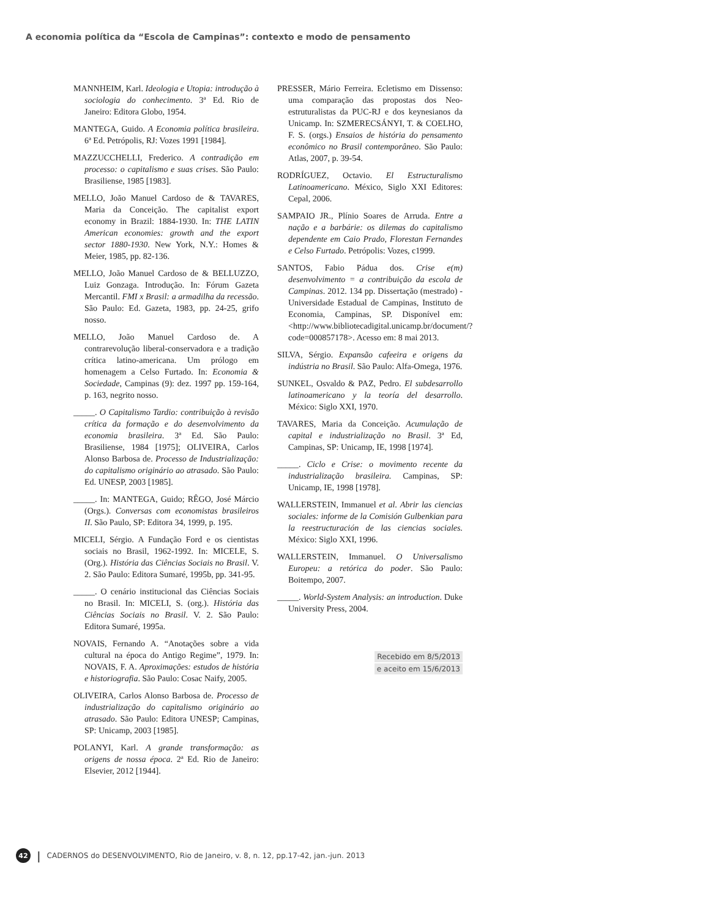A economia política da “Escola de Campinas”: contexto e modo de pensamento
MANNHEIM, Karl. Ideologia e Utopia: introdução à sociologia do conhecimento. 3ª Ed. Rio de Janeiro: Editora Globo, 1954.
MANTEGA, Guido. A Economia política brasileira. 6ª Ed. Petrópolis, RJ: Vozes 1991 [1984].
MAZZUCCHELLI, Frederico. A contradição em processo: o capitalismo e suas crises. São Paulo: Brasiliense, 1985 [1983].
MELLO, João Manuel Cardoso de & TAVARES, Maria da Conceição. The capitalist export economy in Brazil: 1884-1930. In: THE LATIN American economies: growth and the export sector 1880-1930. New York, N.Y.: Homes & Meier, 1985, pp. 82-136.
MELLO, João Manuel Cardoso de & BELLUZZO, Luiz Gonzaga. Introdução. In: Fórum Gazeta Mercantil. FMI x Brasil: a armadilha da recessão. São Paulo: Ed. Gazeta, 1983, pp. 24-25, grifo nosso.
MELLO, João Manuel Cardoso de. A contrarevolução liberal-conservadora e a tradição crítica latino-americana. Um prólogo em homenagem a Celso Furtado. In: Economia & Sociedade, Campinas (9): dez. 1997 pp. 159-164, p. 163, negrito nosso.
_____. O Capitalismo Tardio: contribuição à revisão crítica da formação e do desenvolvimento da economia brasileira. 3ª Ed. São Paulo: Brasiliense, 1984 [1975]; OLIVEIRA, Carlos Alonso Barbosa de. Processo de Industrialização: do capitalismo originário ao atrasado. São Paulo: Ed. UNESP, 2003 [1985].
_____. In: MANTEGA, Guido; RÊGO, José Márcio (Orgs.). Conversas com economistas brasileiros II. São Paulo, SP: Editora 34, 1999, p. 195.
MICELI, Sérgio. A Fundação Ford e os cientistas sociais no Brasil, 1962-1992. In: MICELE, S. (Org.). História das Ciências Sociais no Brasil. V. 2. São Paulo: Editora Sumaré, 1995b, pp. 341-95.
_____. O cenário institucional das Ciências Sociais no Brasil. In: MICELI, S. (org.). História das Ciências Sociais no Brasil. V. 2. São Paulo: Editora Sumaré, 1995a.
NOVAIS, Fernando A. “Anotações sobre a vida cultural na época do Antigo Regime”, 1979. In: NOVAIS, F. A. Aproximações: estudos de história e historiografia. São Paulo: Cosac Naify, 2005.
OLIVEIRA, Carlos Alonso Barbosa de. Processo de industrialização do capitalismo originário ao atrasado. São Paulo: Editora UNESP; Campinas, SP: Unicamp, 2003 [1985].
POLANYI, Karl. A grande transformação: as origens de nossa época. 2ª Ed. Rio de Janeiro: Elsevier, 2012 [1944].
PRESSER, Mário Ferreira. Ecletismo em Dissenso: uma comparação das propostas dos Neo-estruturalistas da PUC-RJ e dos keynesianos da Unicamp. In: SZMERECSÁNYI, T. & COELHO, F. S. (orgs.) Ensaios de história do pensamento econômico no Brasil contemporâneo. São Paulo: Atlas, 2007, p. 39-54.
RODRÍGUEZ, Octavio. El Estructuralismo Latinoamericano. México, Siglo XXI Editores: Cepal, 2006.
SAMPAIO JR., Plínio Soares de Arruda. Entre a nação e a barbárie: os dilemas do capitalismo dependente em Caio Prado, Florestan Fernandes e Celso Furtado. Petrópolis: Vozes, c1999.
SANTOS, Fabio Pádua dos. Crise e(m) desenvolvimento = a contribuição da escola de Campinas. 2012. 134 pp. Dissertação (mestrado) - Universidade Estadual de Campinas, Instituto de Economia, Campinas, SP. Disponível em: <http://www.bibliotecadigital.unicamp.br/document/?code=000857178>. Acesso em: 8 mai 2013.
SILVA, Sérgio. Expansão cafeeira e origens da indústria no Brasil. São Paulo: Alfa-Omega, 1976.
SUNKEL, Osvaldo & PAZ, Pedro. El subdesarrollo latinoamericano y la teoría del desarrollo. México: Siglo XXI, 1970.
TAVARES, Maria da Conceição. Acumulação de capital e industrialização no Brasil. 3ª Ed, Campinas, SP: Unicamp, IE, 1998 [1974].
_____. Ciclo e Crise: o movimento recente da industrialização brasileira. Campinas, SP: Unicamp, IE, 1998 [1978].
WALLERSTEIN, Immanuel et al. Abrir las ciencias sociales: informe de la Comisión Gulbenkian para la reestructuración de las ciencias sociales. México: Siglo XXI, 1996.
WALLERSTEIN, Immanuel. O Universalismo Europeu: a retórica do poder. São Paulo: Boitempo, 2007.
_____. World-System Analysis: an introduction. Duke University Press, 2004.
Recebido em 8/5/2013
e aceito em 15/6/2013
42
| CADERNOS do DESENVOLVIMENTO, Rio de Janeiro, v. 8, n. 12, pp.17-42, jan.-jun. 2013